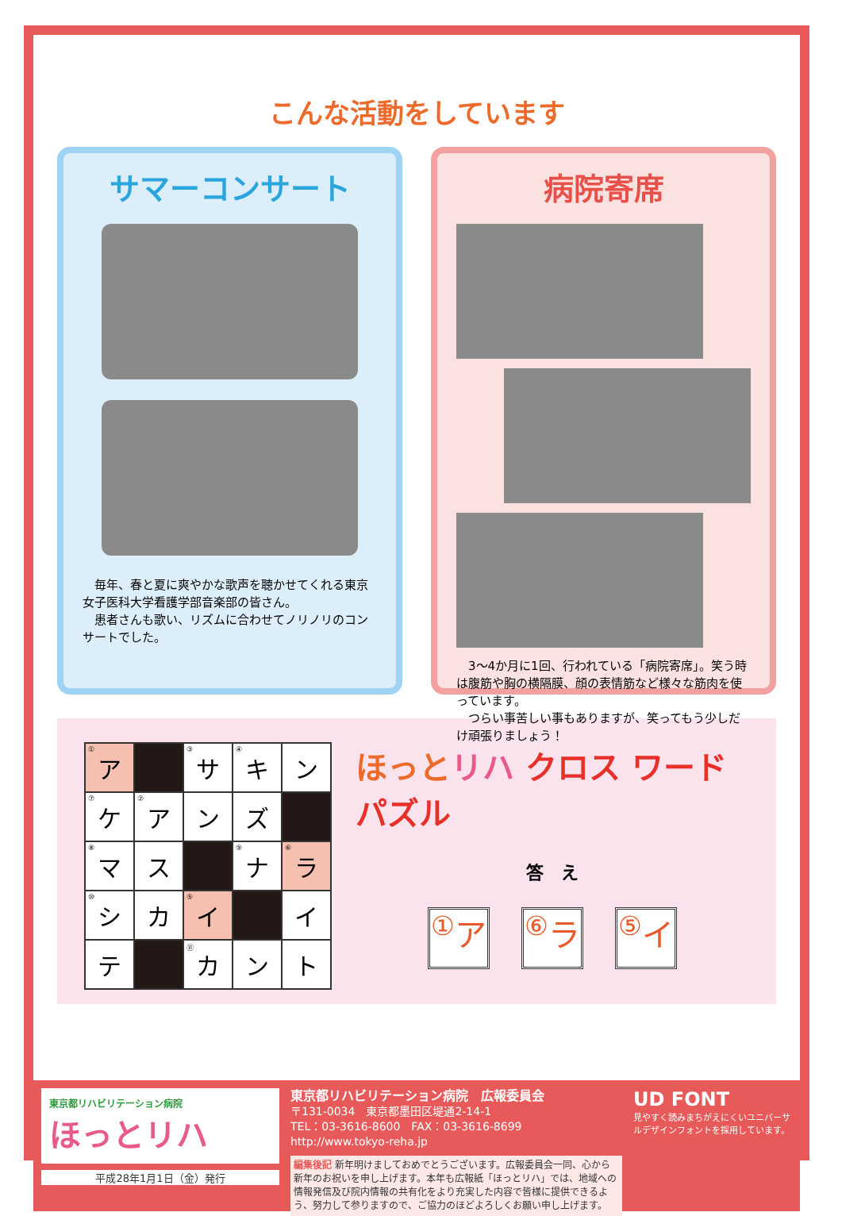こんな活動をしています
サマーコンサート
　毎年、春と夏に爽やかな歌声を聴かせてくれる東京女子医科大学看護学部音楽部の皆さん。
　患者さんも歌い、リズムに合わせてノリノリのコンサートでした。
病院寄席
　3〜4か月に1回、行われている「病院寄席」。笑う時は腹筋や胸の横隔膜、顔の表情筋など様々な筋肉を使っています。
　つらい事苦しい事もありますが、笑ってもう少しだけ頑張りましょう！
| <sup>①</sup>ア | | <sup>③</sup>サ | <sup>④</sup>キ | ン |
| <sup>⑦</sup>ケ | <sup>②</sup>ア | ン | ズ | |
| <sup>⑧</sup>マ | ス | | <sup>⑨</sup>ナ | <sup>⑥</sup>ラ |
| <sup>⑩</sup>シ | カ | <sup>⑤</sup>イ | | イ |
| テ | | <sup>⑪</sup>カ | ン | ト |
ほっとリハ クロス ワード パズル
答　え
<sup>①</sup>ア <sup>⑥</sup>ラ <sup>⑤</sup>イ
東京都リハビリテーション病院
ほっとリハ
平成28年1月1日（金）発行
東京都リハビリテーション病院　広報委員会
〒131-0034　東京都墨田区堤通2-14-1
TEL：03-3616-8600　FAX：03-3616-8699
http://www.tokyo-reha.jp
編集後記 新年明けましておめでとうございます。広報委員会一同、心から新年のお祝いを申し上げます。本年も広報紙「ほっとリハ」では、地域への情報発信及び院内情報の共有化をより充実した内容で皆様に提供できるよう、努力して参りますので、ご協力のほどよろしくお願い申し上げます。
UD FONT
見やすく読みまちがえにくいユニバーサルデザインフォントを採用しています。